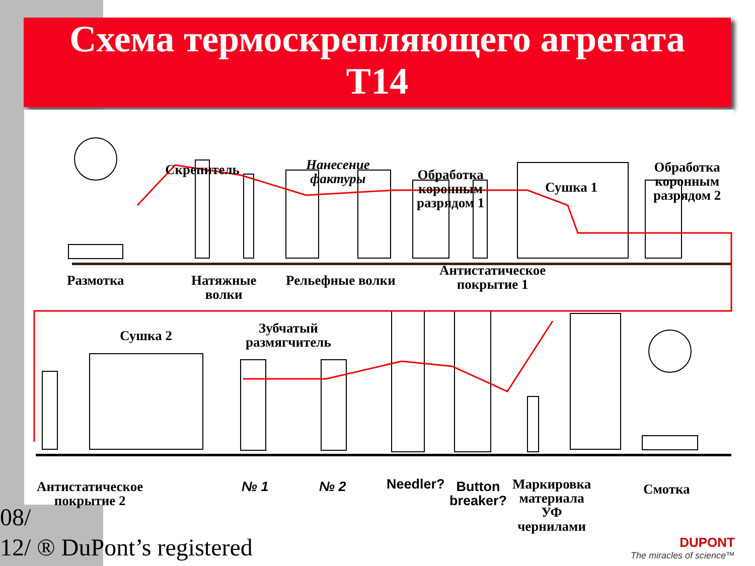Схема термоскрепляющего агрегата
T14
Скрепитель
Нанесение
фактуры
Обработка
коронным
разрядом 1
Сушка 1
Обработка
коронным
разрядом 2
Размотка
Натяжные
волки
Рельефные волки
Антистатическое
покрытие 1
Сушка 2
Зубчатый
размягчитель
Антистатическое
покрытие 2
№ 1 № 2 Needler?
Button
breaker?
Маркировка
материала
УФ
чернилами
Смотка
08/
12/ ® DuPont’s registered
DUPONT
The miracles of science™